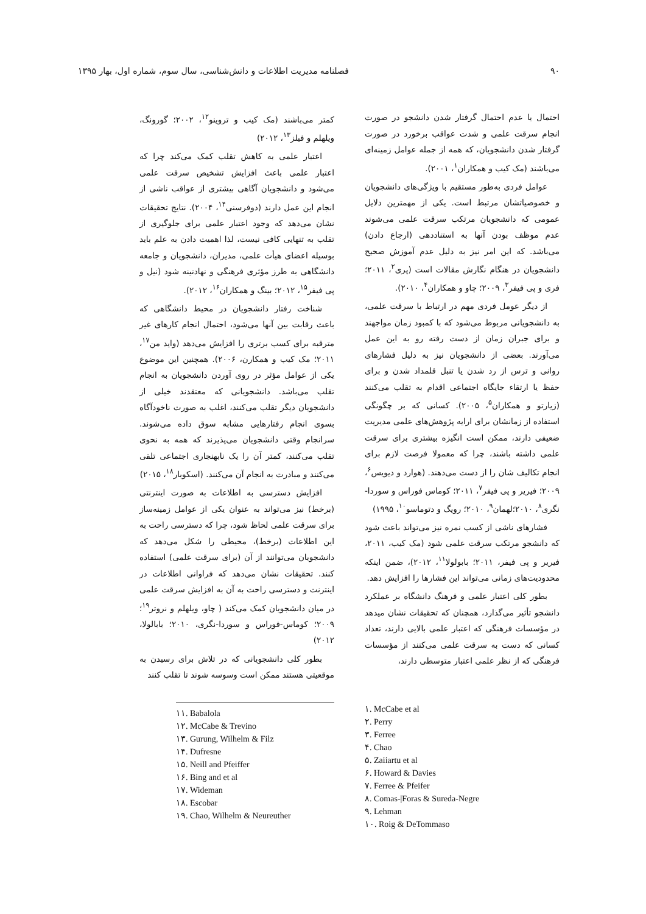۹۰ فصلنامه مدیریت اطلاعات و دانش‌شناسی، سال سوم، شماره اول، بهار ۱۳۹۵
احتمال یا عدم احتمال گرفتار شدن دانشجو در صورت انجام سرقت علمی و شدت عواقب برخورد در صورت گرفتار شدن دانشجویان، که همه از جمله عوامل زمینه‌ای می‌باشند (مک کیب و همکاران<sup>۱</sup>، ۲۰۰۱).
عوامل فردی به‌طور مستقیم با ویژگی‌های دانشجویان و خصوصیاتشان مرتبط است. یکی از مهمترین دلایل عمومی که دانشجویان مرتکب سرقت علمی می‌شوند عدم موظف بودن آنها به استناددهی (ارجاع دادن) می‌باشد. که این امر نیز به دلیل عدم آموزش صحیح دانشجویان در هنگام نگارش مقالات است (پری<sup>۲</sup>، ۲۰۱۱؛ فری و پی فیفر<sup>۳</sup>، ۲۰۰۹؛ چاو و همکاران<sup>۴</sup>، ۲۰۱۰).
از دیگر عومل فردی مهم در ارتباط با سرقت علمی، به دانشجویانی مربوط می‌شود که با کمبود زمان مواجهند و برای جبران زمان از دست رفته رو به این عمل می‌آورند. بعضی از دانشجویان نیز به دلیل فشارهای روانی و ترس از رد شدن یا تنبل قلمداد شدن و برای حفظ یا ارتقاء جایگاه اجتماعی اقدام به تقلب می‌کنند (زیارتو و همکاران<sup>۵</sup>، ۲۰۰۵). کسانی که بر چگونگی استفاده از زمانشان برای ارایه پژوهش‌های علمی مدیریت ضعیفی دارند، ممکن است انگیزه بیشتری برای سرقت علمی داشته باشند، چرا که معمولا فرصت لازم برای انجام تکالیف شان را از دست می‌دهند. (هوارد و دیویس<sup>۶</sup>، ۲۰۰۹؛ فیریر و پی فیفر<sup>۷</sup>، ۲۰۱۱؛ کوماس فوراس و سوردا-نگری<sup>۸</sup>، ۲۰۱۰؛لهمان<sup>۹</sup>، ۲۰۱۰؛ رویگ و دتوماسو<sup>۱۰</sup>، ۱۹۹۵)
فشارهای ناشی از کسب نمره نیز می‌تواند باعث شود که دانشجو مرتکب سرقت علمی شود (مک کیب، ۲۰۱۱، فیریر و پی فیفر، ۲۰۱۱؛ بابولولا<sup>۱۱</sup>، ۲۰۱۲)، ضمن اینکه محدودیت‌های زمانی می‌تواند این فشارها را افزایش دهد.
بطور کلی اعتبار علمی و فرهنگ دانشگاه بر عملکرد دانشجو تأثیر می‌گذارد، همچنان که تحقیقات نشان میدهد در مؤسسات فرهنگی که اعتبار علمی بالایی دارند، تعداد کسانی که دست به سرقت علمی می‌کنند از مؤسسات فرهنگی که از نظر علمی اعتبار متوسطی دارند،
کمتر می‌باشند (مک کیب و تروینو<sup>۱۲</sup>، ۲۰۰۲؛ گورونگ، ویلهلم و فیلز<sup>۱۳</sup>، ۲۰۱۲)
اعتبار علمی به کاهش تقلب کمک می‌کند چرا که اعتبار علمی باعث افزایش تشخیص سرقت علمی می‌شود و دانشجویان آگاهی بیشتری از عواقب ناشی از انجام این عمل دارند (دوفرسنی<sup>۱۴</sup>، ۲۰۰۴). نتایج تحقیقات نشان می‌دهد که وجود اعتبار علمی برای جلوگیری از تقلب به تنهایی کافی نیست، لذا اهمیت دادن به علم باید بوسیله اعضای هیأت علمی، مدیران، دانشجویان و جامعه دانشگاهی به طرز مؤثری فرهنگی و نهادنینه شود (نیل و پی فیفر<sup>۱۵</sup>، ۲۰۱۲؛ بینگ و همکاران<sup>۱۶</sup>، ۲۰۱۲).
شناخت رفتار دانشجویان در محیط دانشگاهی که باعث رقابت بین آنها می‌شود، احتمال انجام کارهای غیر مترقبه برای کسب برتری را افزایش می‌دهد (واید من<sup>۱۷</sup>، ۲۰۱۱؛ مک کیب و همکارن، ۲۰۰۶). همچنین این موضوع یکی از عوامل مؤثر در روی آوردن دانشجویان به انجام تقلب می‌باشد. دانشجویانی که معتقدند خیلی از دانشجویان دیگر تقلب می‌کنند، اغلب به صورت ناخودآگاه بسوی انجام رفتارهایی مشابه سوق داده می‌شوند. سرانجام وقتی دانشجویان می‌پذیرند که همه به نحوی تقلب می‌کنند، کمتر آن را یک نابهنجاری اجتماعی تلقی می‌کنند و مبادرت به انجام آن می‌کنند. (اسکوبار<sup>۱۸</sup>، ۲۰۱۵)
افزایش دسترسی به اطلاعات به صورت اینترنتی (برخط) نیز می‌تواند به عنوان یکی از عوامل زمینه‌ساز برای سرقت علمی لحاظ شود، چرا که دسترسی راحت به این اطلاعات (برخط)، محیطی را شکل می‌دهد که دانشجویان می‌توانند از آن (برای سرقت علمی) استفاده کنند. تحقیقات نشان می‌دهد که فراوانی اطلاعات در اینترنت و دسترسی راحت به آن به افزایش سرقت علمی در میان دانشجویان کمک می‌کند ( چاو، ویلهلم و نروتر<sup>۱۹</sup>؛ ۲۰۰۹؛ کوماس-فوراس و سوردا-نگری، ۲۰۱۰؛ بابالولا، ۲۰۱۲)
بطور کلی دانشجویانی که در تلاش برای رسیدن به موقعیتی هستند ممکن است وسوسه شوند تا تقلب کنند
۱. McCabe et al
۲. Perry
۳. Ferree
۴. Chao
۵. Zaiiartu et al
۶. Howard & Davies
۷. Ferree & Pfeifer
۸. Comas-|Foras & Sureda-Negre
۹. Lehman
۱۰. Roig & DeTommaso
۱۱. Babalola
۱۲. McCabe & Trevino
۱۳. Gurung, Wilhelm & Filz
۱۴. Dufresne
۱۵. Neill and Pfeiffer
۱۶. Bing and et al
۱۷. Wideman
۱۸. Escobar
۱۹. Chao, Wilhelm & Neureuther